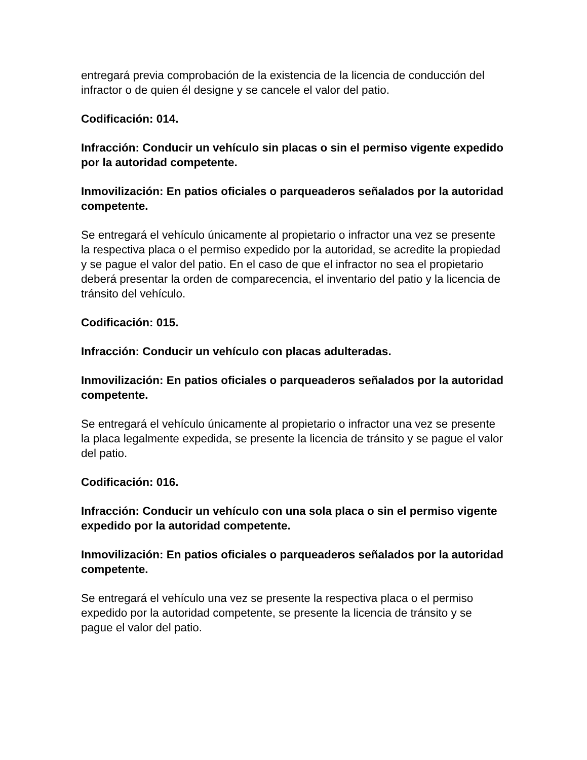entregará previa comprobación de la existencia de la licencia de conducción del infractor o de quien él designe y se cancele el valor del patio.
Codificación: 014.
Infracción: Conducir un vehículo sin placas o sin el permiso vigente expedido por la autoridad competente.
Inmovilización: En patios oficiales o parqueaderos señalados por la autoridad competente.
Se entregará el vehículo únicamente al propietario o infractor una vez se presente la respectiva placa o el permiso expedido por la autoridad, se acredite la propiedad y se pague el valor del patio. En el caso de que el infractor no sea el propietario deberá presentar la orden de comparecencia, el inventario del patio y la licencia de tránsito del vehículo.
Codificación: 015.
Infracción: Conducir un vehículo con placas adulteradas.
Inmovilización: En patios oficiales o parqueaderos señalados por la autoridad competente.
Se entregará el vehículo únicamente al propietario o infractor una vez se presente la placa legalmente expedida, se presente la licencia de tránsito y se pague el valor del patio.
Codificación: 016.
Infracción: Conducir un vehículo con una sola placa o sin el permiso vigente expedido por la autoridad competente.
Inmovilización: En patios oficiales o parqueaderos señalados por la autoridad competente.
Se entregará el vehículo una vez se presente la respectiva placa o el permiso expedido por la autoridad competente, se presente la licencia de tránsito y se pague el valor del patio.